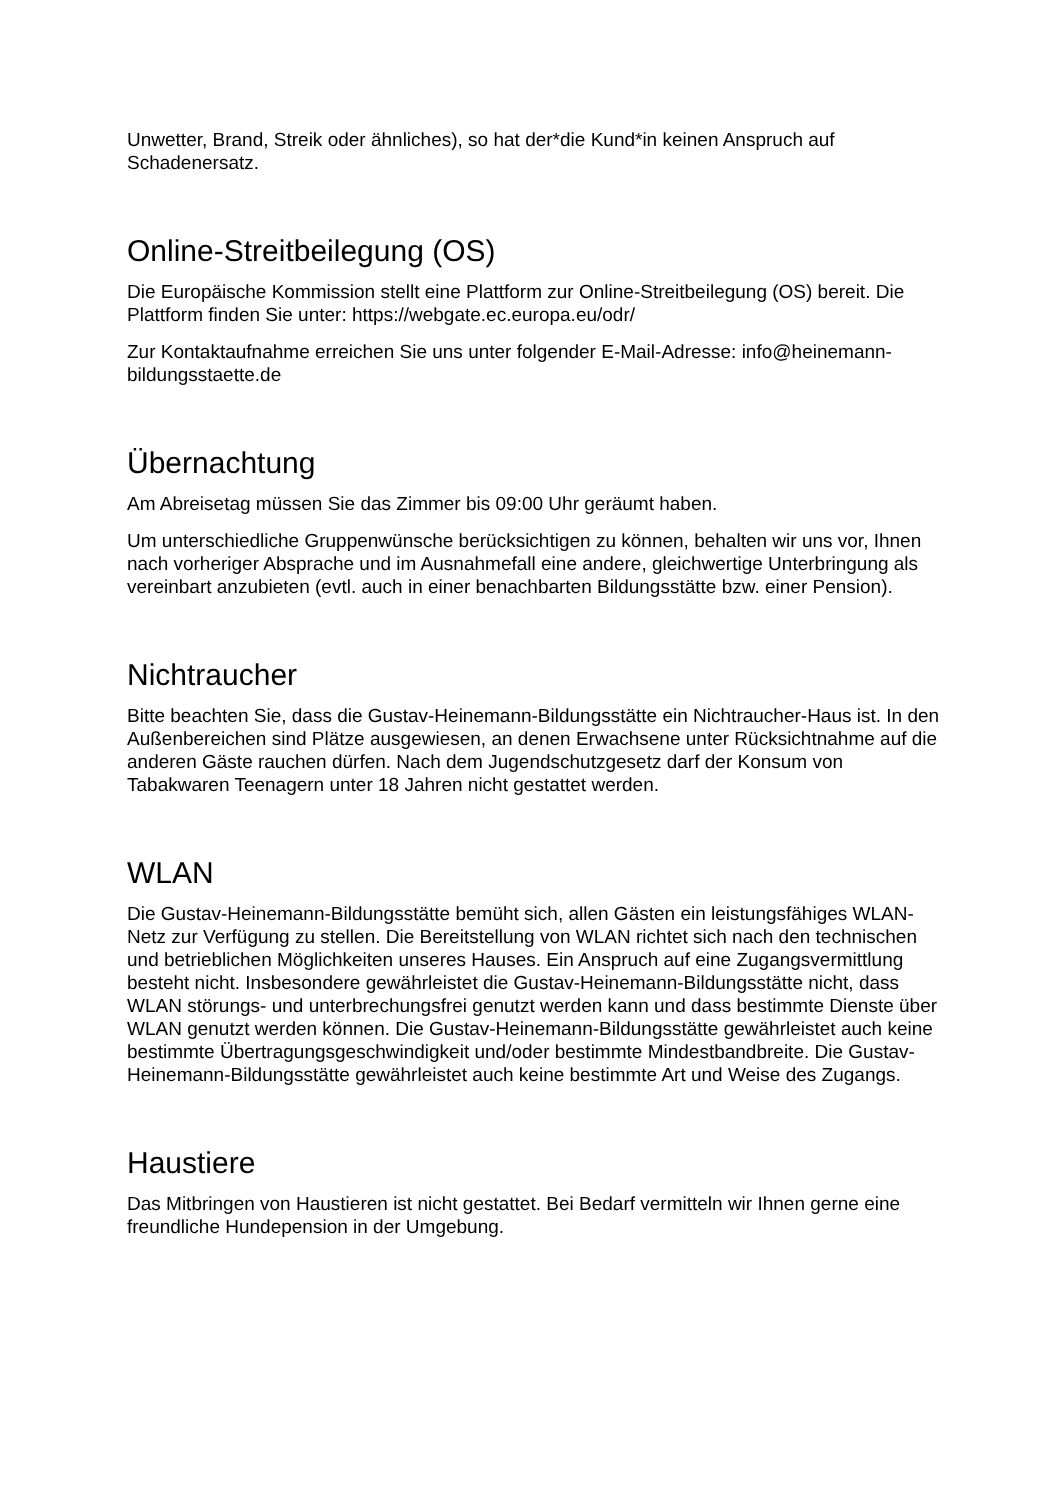Unwetter, Brand, Streik oder ähnliches), so hat der*die Kund*in keinen Anspruch auf Schadenersatz.
Online-Streitbeilegung (OS)
Die Europäische Kommission stellt eine Plattform zur Online-Streitbeilegung (OS) bereit. Die Plattform finden Sie unter: https://webgate.ec.europa.eu/odr/
Zur Kontaktaufnahme erreichen Sie uns unter folgender E-Mail-Adresse: info@heinemann-bildungsstaette.de
Übernachtung
Am Abreisetag müssen Sie das Zimmer bis 09:00 Uhr geräumt haben.
Um unterschiedliche Gruppenwünsche berücksichtigen zu können, behalten wir uns vor, Ihnen nach vorheriger Absprache und im Ausnahmefall eine andere, gleichwertige Unterbringung als vereinbart anzubieten (evtl. auch in einer benachbarten Bildungsstätte bzw. einer Pension).
Nichtraucher
Bitte beachten Sie, dass die Gustav-Heinemann-Bildungsstätte ein Nichtraucher-Haus ist. In den Außenbereichen sind Plätze ausgewiesen, an denen Erwachsene unter Rücksichtnahme auf die anderen Gäste rauchen dürfen. Nach dem Jugendschutzgesetz darf der Konsum von Tabakwaren Teenagern unter 18 Jahren nicht gestattet werden.
WLAN
Die Gustav-Heinemann-Bildungsstätte bemüht sich, allen Gästen ein leistungsfähiges WLAN-Netz zur Verfügung zu stellen. Die Bereitstellung von WLAN richtet sich nach den technischen und betrieblichen Möglichkeiten unseres Hauses. Ein Anspruch auf eine Zugangsvermittlung besteht nicht. Insbesondere gewährleistet die Gustav-Heinemann-Bildungsstätte nicht, dass WLAN störungs- und unterbrechungsfrei genutzt werden kann und dass bestimmte Dienste über WLAN genutzt werden können. Die Gustav-Heinemann-Bildungsstätte gewährleistet auch keine bestimmte Übertragungsgeschwindigkeit und/oder bestimmte Mindestbandbreite. Die Gustav-Heinemann-Bildungsstätte gewährleistet auch keine bestimmte Art und Weise des Zugangs.
Haustiere
Das Mitbringen von Haustieren ist nicht gestattet. Bei Bedarf vermitteln wir Ihnen gerne eine freundliche Hundepension in der Umgebung.